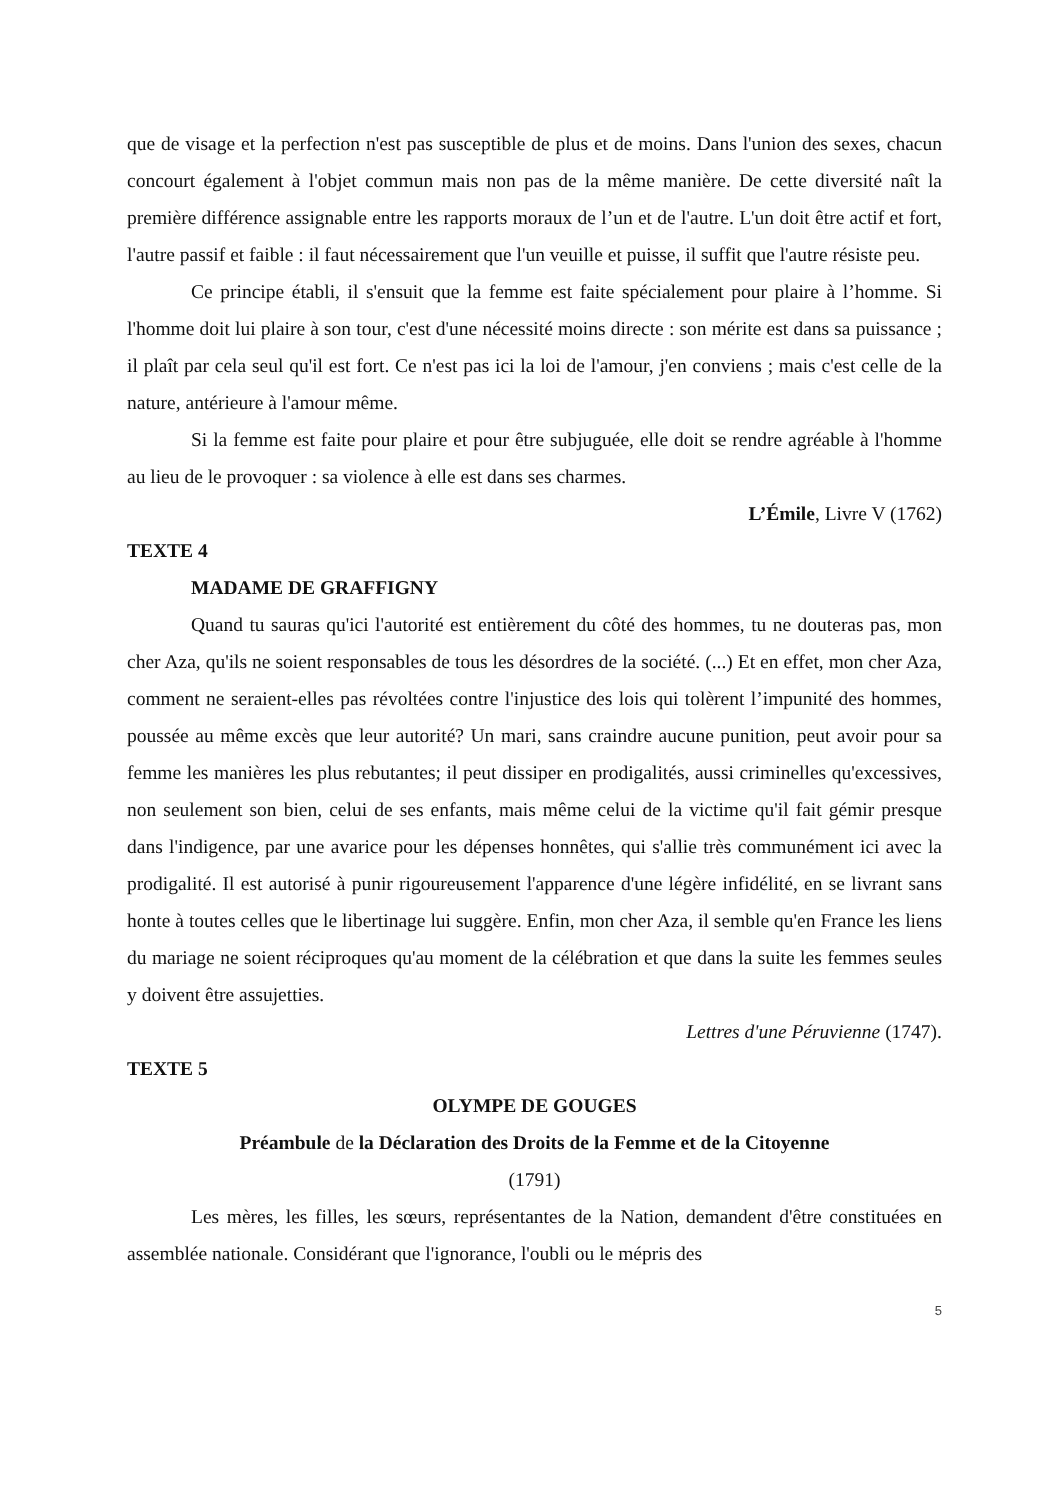que de visage et la perfection n'est pas susceptible de plus et de moins. Dans l'union des sexes, chacun concourt également à l'objet commun mais non pas de la même manière. De cette diversité naît la première différence assignable entre les rapports moraux de l’un et de l'autre. L'un doit être actif et fort, l'autre passif et faible : il faut nécessairement que l'un veuille et puisse, il suffit que l'autre résiste peu.
Ce principe établi, il s'ensuit que la femme est faite spécialement pour plaire à l’homme. Si l'homme doit lui plaire à son tour, c'est d'une nécessité moins directe : son mérite est dans sa puissance ; il plaît par cela seul qu'il est fort. Ce n'est pas ici la loi de l'amour, j'en conviens ; mais c'est celle de la nature, antérieure à l'amour même.
Si la femme est faite pour plaire et pour être subjuguée, elle doit se rendre agréable à l'homme au lieu de le provoquer : sa violence à elle est dans ses charmes.
L’Émile, Livre V (1762)
TEXTE 4
MADAME DE GRAFFIGNY
Quand tu sauras qu'ici l'autorité est entièrement du côté des hommes, tu ne douteras pas, mon cher Aza, qu'ils ne soient responsables de tous les désordres de la société. (...) Et en effet, mon cher Aza, comment ne seraient-elles pas révoltées contre l'injustice des lois qui tolèrent l’impunité des hommes, poussée au même excès que leur autorité? Un mari, sans craindre aucune punition, peut avoir pour sa femme les manières les plus rebutantes; il peut dissiper en prodigalités, aussi criminelles qu'excessives, non seulement son bien, celui de ses enfants, mais même celui de la victime qu'il fait gémir presque dans l'indigence, par une avarice pour les dépenses honnêtes, qui s'allie très communément ici avec la prodigalité. Il est autorisé à punir rigoureusement l'apparence d'une légère infidélité, en se livrant sans honte à toutes celles que le libertinage lui suggère. Enfin, mon cher Aza, il semble qu'en France les liens du mariage ne soient réciproques qu'au moment de la célébration et que dans la suite les femmes seules y doivent être assujetties.
Lettres d'une Péruvienne (1747).
TEXTE 5
OLYMPE DE GOUGES
Préambule de la Déclaration des Droits de la Femme et de la Citoyenne
(1791)
Les mères, les filles, les sœurs, représentantes de la Nation, demandent d'être constituées en assemblée nationale. Considérant que l'ignorance, l'oubli ou le mépris des
5